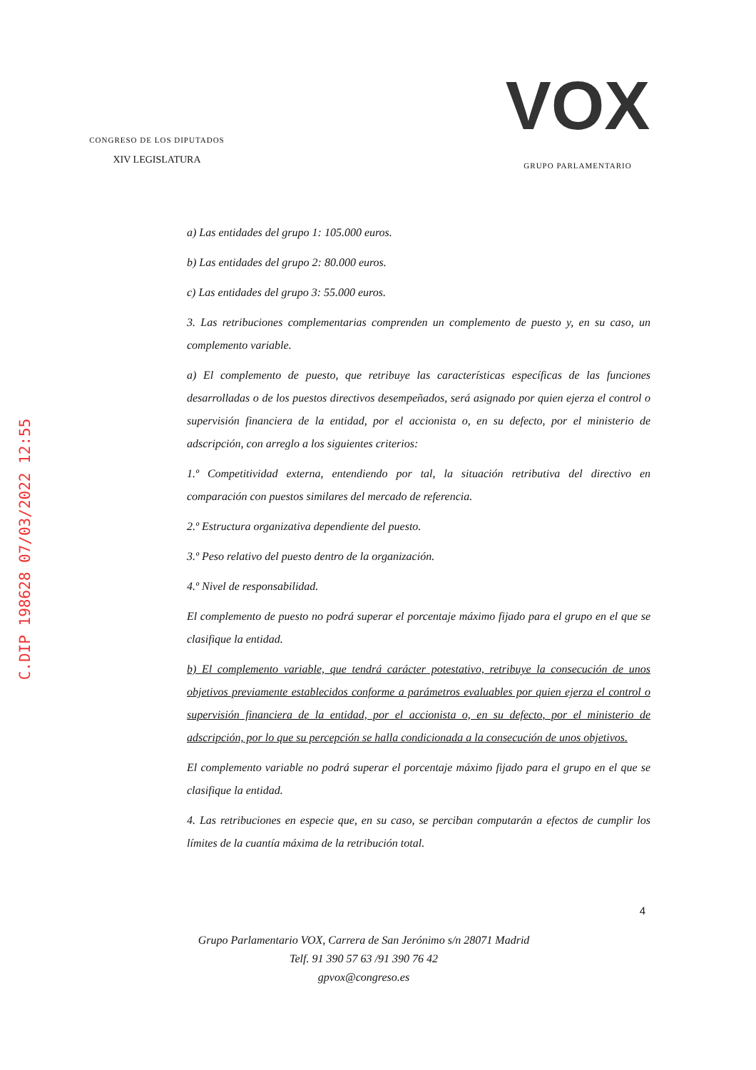CONGRESO DE LOS DIPUTADOS
XIV LEGISLATURA
VOX
GRUPO PARLAMENTARIO
C.DIP 198628 07/03/2022 12:55
a) Las entidades del grupo 1: 105.000 euros.
b) Las entidades del grupo 2: 80.000 euros.
c) Las entidades del grupo 3: 55.000 euros.
3. Las retribuciones complementarias comprenden un complemento de puesto y, en su caso, un complemento variable.
a) El complemento de puesto, que retribuye las características específicas de las funciones desarrolladas o de los puestos directivos desempeñados, será asignado por quien ejerza el control o supervisión financiera de la entidad, por el accionista o, en su defecto, por el ministerio de adscripción, con arreglo a los siguientes criterios:
1.º Competitividad externa, entendiendo por tal, la situación retributiva del directivo en comparación con puestos similares del mercado de referencia.
2.º Estructura organizativa dependiente del puesto.
3.º Peso relativo del puesto dentro de la organización.
4.º Nivel de responsabilidad.
El complemento de puesto no podrá superar el porcentaje máximo fijado para el grupo en el que se clasifique la entidad.
b) El complemento variable, que tendrá carácter potestativo, retribuye la consecución de unos objetivos previamente establecidos conforme a parámetros evaluables por quien ejerza el control o supervisión financiera de la entidad, por el accionista o, en su defecto, por el ministerio de adscripción, por lo que su percepción se halla condicionada a la consecución de unos objetivos.
El complemento variable no podrá superar el porcentaje máximo fijado para el grupo en el que se clasifique la entidad.
4. Las retribuciones en especie que, en su caso, se perciban computarán a efectos de cumplir los límites de la cuantía máxima de la retribución total.
4
Grupo Parlamentario VOX, Carrera de San Jerónimo s/n 28071 Madrid
Telf. 91 390 57 63 /91 390 76 42
gpvox@congreso.es